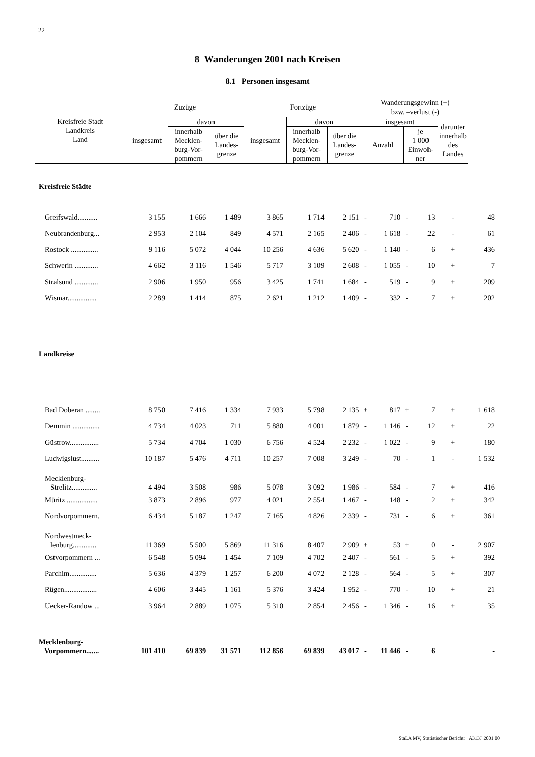22
8 Wanderungen 2001 nach Kreisen
8.1 Personen insgesamt
| Kreisfreie Stadt Landkreis Land | Zuzüge | | | Fortzüge | | | Wanderungsgewinn (+) bzw. –verlust (-) | | | | | |
| --- | --- | --- | --- | --- | --- | --- | --- | --- | --- | --- | --- | --- |
| | insgesamt | davon | | insgesamt | davon | | insgesamt | | | | darunter innerhalb des Landes | |
| | | innerhalb Mecklen- burg-Vor- pommern | über die Landes- grenze | | innerhalb Mecklen- burg-Vor- pommern | über die Landes- grenze | Anzahl | | je 1 000 Einwoh- ner | | | |
| Kreisfreie Städte | | | | | | | | | | | | |
| Greifswald........... | 3 155 | 1 666 | 1 489 | 3 865 | 1 714 | 2 151 | - | 710 | - | 13 | - | 48 |
| Neubrandenburg... | 2 953 | 2 104 | 849 | 4 571 | 2 165 | 2 406 | - | 1 618 | - | 22 | - | 61 |
| Rostock ............... | 9 116 | 5 072 | 4 044 | 10 256 | 4 636 | 5 620 | - | 1 140 | - | 6 | + | 436 |
| Schwerin ............. | 4 662 | 3 116 | 1 546 | 5 717 | 3 109 | 2 608 | - | 1 055 | - | 10 | + | 7 |
| Stralsund ............. | 2 906 | 1 950 | 956 | 3 425 | 1 741 | 1 684 | - | 519 | - | 9 | + | 209 |
| Wismar................ | 2 289 | 1 414 | 875 | 2 621 | 1 212 | 1 409 | - | 332 | - | 7 | + | 202 |
| Landkreise | | | | | | | | | | | | |
| Bad Doberan ........ | 8 750 | 7 416 | 1 334 | 7 933 | 5 798 | 2 135 | + | 817 | + | 7 | + | 1 618 |
| Demmin ............... | 4 734 | 4 023 | 711 | 5 880 | 4 001 | 1 879 | - | 1 146 | - | 12 | + | 22 |
| Güstrow................ | 5 734 | 4 704 | 1 030 | 6 756 | 4 524 | 2 232 | - | 1 022 | - | 9 | + | 180 |
| Ludwigslust.......... | 10 187 | 5 476 | 4 711 | 10 257 | 7 008 | 3 249 | - | 70 | - | 1 | - | 1 532 |
| Mecklenburg- Strelitz.............. | 4 494 | 3 508 | 986 | 5 078 | 3 092 | 1 986 | - | 584 | - | 7 | + | 416 |
| Müritz ................. | 3 873 | 2 896 | 977 | 4 021 | 2 554 | 1 467 | - | 148 | - | 2 | + | 342 |
| Nordvorpommern. | 6 434 | 5 187 | 1 247 | 7 165 | 4 826 | 2 339 | - | 731 | - | 6 | + | 361 |
| Nordwestmeck- lenburg............. | 11 369 | 5 500 | 5 869 | 11 316 | 8 407 | 2 909 | + | 53 | + | 0 | - | 2 907 |
| Ostvorpommern ... | 6 548 | 5 094 | 1 454 | 7 109 | 4 702 | 2 407 | - | 561 | - | 5 | + | 392 |
| Parchim............... | 5 636 | 4 379 | 1 257 | 6 200 | 4 072 | 2 128 | - | 564 | - | 5 | + | 307 |
| Rügen.................. | 4 606 | 3 445 | 1 161 | 5 376 | 3 424 | 1 952 | - | 770 | - | 10 | + | 21 |
| Uecker-Randow ... | 3 964 | 2 889 | 1 075 | 5 310 | 2 854 | 2 456 | - | 1 346 | - | 16 | + | 35 |
| Mecklenburg- Vorpommern....... | 101 410 | 69 839 | 31 571 | 112 856 | 69 839 | 43 017 | - | 11 446 | - | 6 | | - |
StaLA MV, Statistischer Bericht: A313J 2001 00